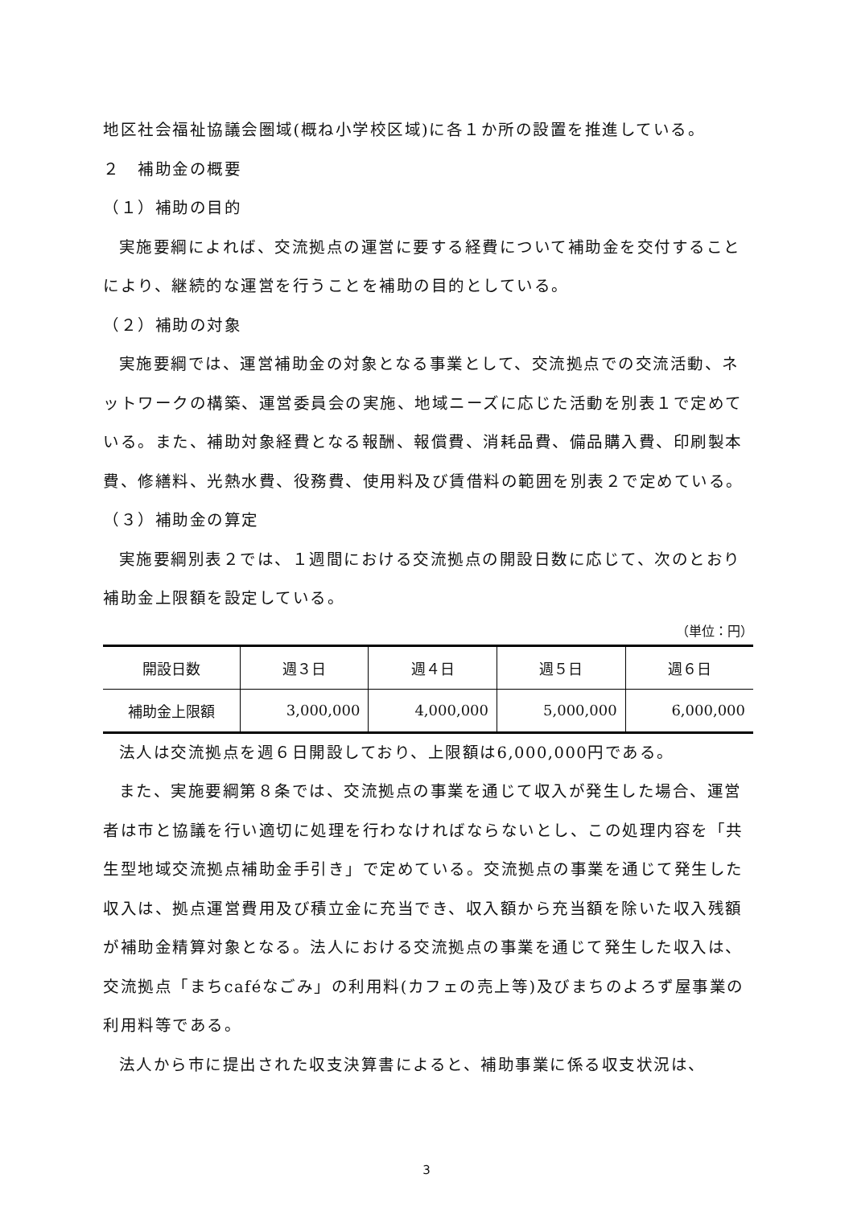地区社会福祉協議会圏域(概ね小学校区域)に各１か所の設置を推進している。
２　補助金の概要
（１）補助の目的
実施要綱によれば、交流拠点の運営に要する経費について補助金を交付することにより、継続的な運営を行うことを補助の目的としている。
（２）補助の対象
実施要綱では、運営補助金の対象となる事業として、交流拠点での交流活動、ネットワークの構築、運営委員会の実施、地域ニーズに応じた活動を別表１で定めている。また、補助対象経費となる報酬、報償費、消耗品費、備品購入費、印刷製本費、修繕料、光熱水費、役務費、使用料及び賃借料の範囲を別表２で定めている。
（３）補助金の算定
実施要綱別表２では、１週間における交流拠点の開設日数に応じて、次のとおり補助金上限額を設定している。
（単位：円）
| 開設日数 | 週３日 | 週４日 | 週５日 | 週６日 |
| 補助金上限額 | 3,000,000 | 4,000,000 | 5,000,000 | 6,000,000 |
法人は交流拠点を週６日開設しており、上限額は6,000,000円である。
また、実施要綱第８条では、交流拠点の事業を通じて収入が発生した場合、運営者は市と協議を行い適切に処理を行わなければならないとし、この処理内容を「共生型地域交流拠点補助金手引き」で定めている。交流拠点の事業を通じて発生した収入は、拠点運営費用及び積立金に充当でき、収入額から充当額を除いた収入残額が補助金精算対象となる。法人における交流拠点の事業を通じて発生した収入は、交流拠点「まちcaféなごみ」の利用料(カフェの売上等)及びまちのよろず屋事業の利用料等である。
法人から市に提出された収支決算書によると、補助事業に係る収支状況は、
3